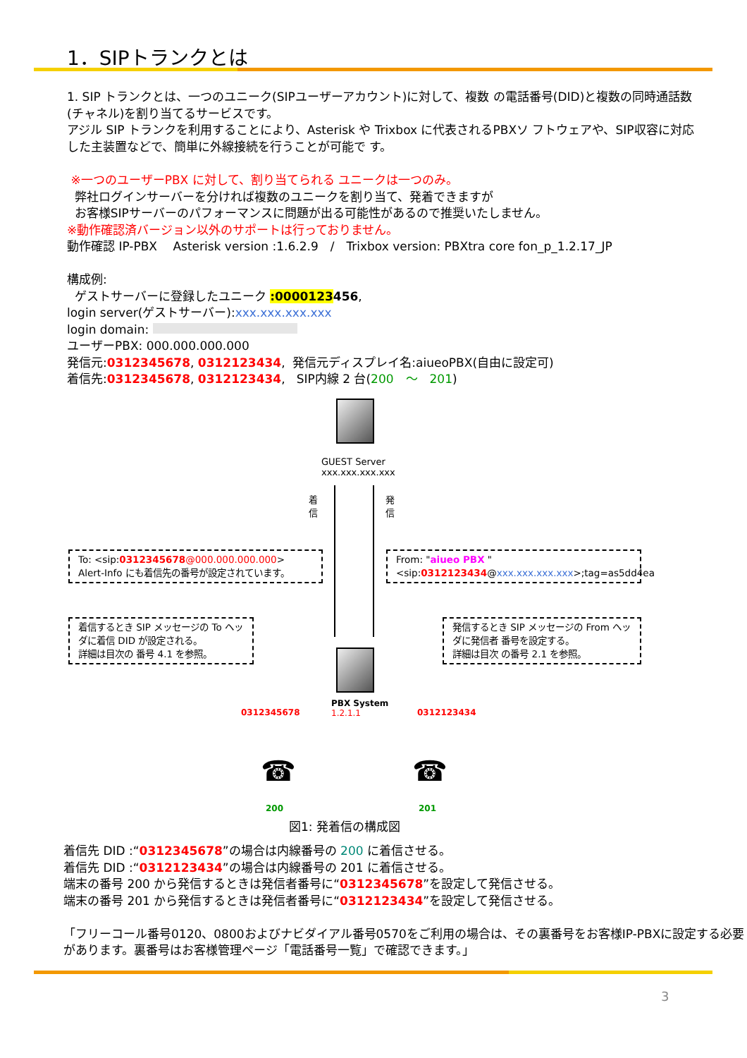1．SIPトランクとは
1. SIP トランクとは、一つのユニーク(SIPユーザーアカウント)に対して、複数 の電話番号(DID)と複数の同時通話数(チャネル)を割り当てるサービスです。
アジル SIP トランクを利用することにより、Asterisk や Trixbox に代表されるPBXソ フトウェアや、SIP収容に対応した主装置などで、簡単に外線接続を行うことが可能で す。
※一つのユーザーPBX に対して、割り当てられる ユニークは一つのみ。
弊社ログインサーバーを分ければ複数のユニークを割り当て、発着できますが
お客様SIPサーバーのパフォーマンスに問題が出る可能性があるので推奨いたしません。
※動作確認済バージョン以外のサポートは行っておりません。
動作確認 IP-PBX　 Asterisk version :1.6.2.9　/　Trixbox version: PBXtra core fon_p_1.2.17_JP
構成例:
ゲストサーバーに登録したユニーク :0000123456,
login server(ゲストサーバー):xxx.xxx.xxx.xxx
login domain:
ユーザーPBX: 000.000.000.000
発信元:0312345678, 0312123434, 発信元ディスプレイ名:aiueoPBX(自由に設定可)
着信先:0312345678, 0312123434, SIP内線 2 台(200　〜　201)
GUEST Server
xxx.xxx.xxx.xxx
着
信
発
信
To: <sip:0312345678@000.000.000.000>
Alert-Info にも着信先の番号が設定されています。
From: "aiueo PBX "
<sip:0312123434@xxx.xxx.xxx.xxx>;tag=as5dd4ea
着信するとき SIP メッセージの To ヘッダに着信 DID が設定される。
詳細は目次の 番号 4.1 を参照。
発信するとき SIP メッセージの From ヘッダに発信者 番号を設定する。
詳細は目次 の番号 2.1 を参照。
PBX System
1.2.1.1
0312345678 0312123434
☎ ☎
200 201
図1: 発着信の構成図
着信先 DID :“0312345678”の場合は内線番号の 200 に着信させる。
着信先 DID :“0312123434”の場合は内線番号の 201 に着信させる。
端末の番号 200 から発信するときは発信者番号に“0312345678”を設定して発信させる。
端末の番号 201 から発信するときは発信者番号に“0312123434”を設定して発信させる。
「フリーコール番号0120、0800およびナビダイアル番号0570をご利用の場合は、その裏番号をお客様IP-PBXに設定する必要があります。裏番号はお客様管理ページ「電話番号一覧」で確認できます。」
3